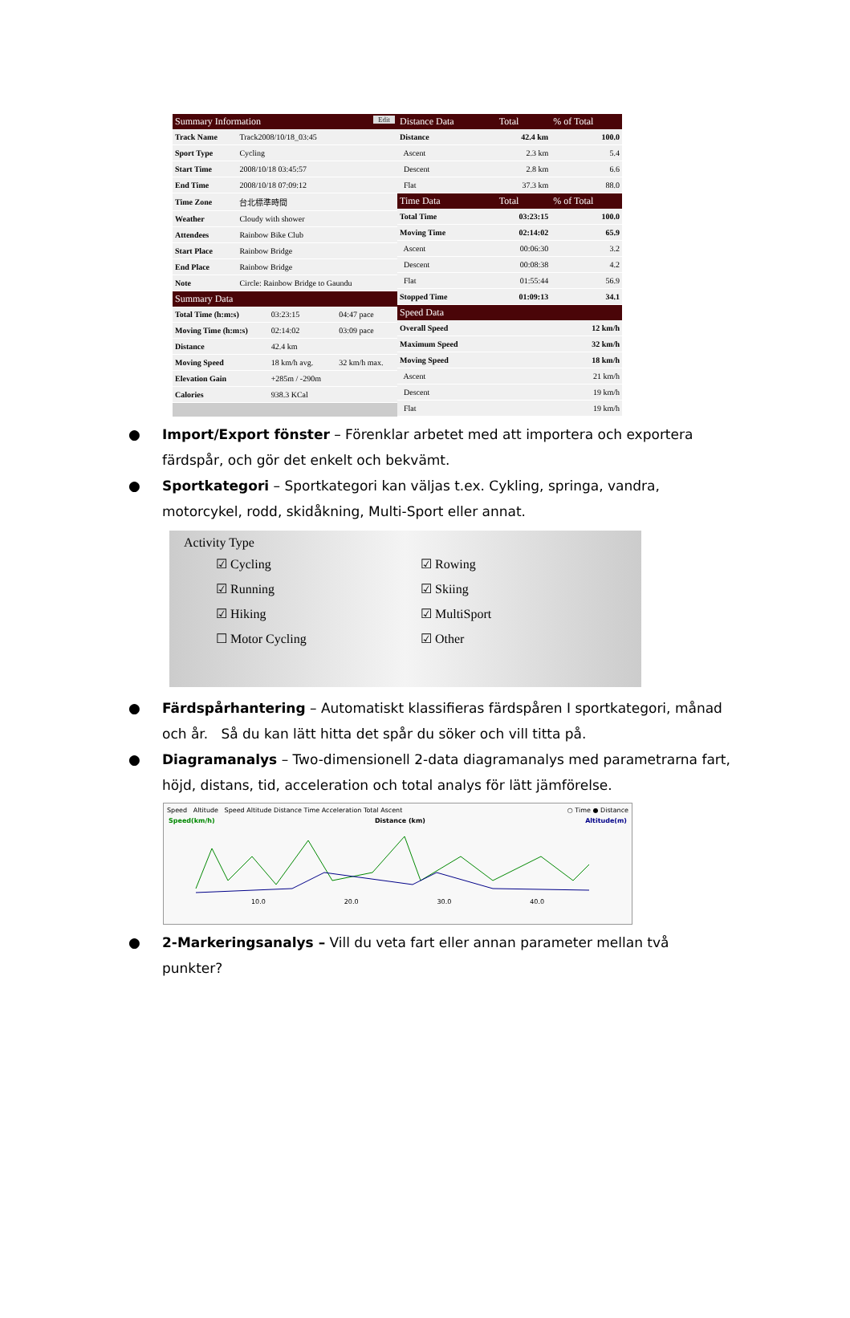| Summary Information Edit | |
| --- | --- |
| Track Name | Track2008/10/18_03:45 |
| Sport Type | Cycling |
| Start Time | 2008/10/18 03:45:57 |
| End Time | 2008/10/18 07:09:12 |
| Time Zone | 台北標準時間 |
| Weather | Cloudy with shower |
| Attendees | Rainbow Bike Club |
| Start Place | Rainbow Bridge |
| End Place | Rainbow Bridge |
| Note | Circle: Rainbow Bridge to Gaundu |
| Summary Data | | |
| --- | --- | --- |
| Total Time (h:m:s) | 03:23:15 | 04:47 pace |
| Moving Time (h:m:s) | 02:14:02 | 03:09 pace |
| Distance | 42.4 km | |
| Moving Speed | 18 km/h avg. | 32 km/h max. |
| Elevation Gain | +285m / -290m | |
| Calories | 938.3 KCal | |
| Distance Data | Total | % of Total |
| --- | --- | --- |
| Distance | 42.4 km | 100.0 |
| Ascent | 2.3 km | 5.4 |
| Descent | 2.8 km | 6.6 |
| Flat | 37.3 km | 88.0 |
| Time Data | Total | % of Total |
| Total Time | 03:23:15 | 100.0 |
| Moving Time | 02:14:02 | 65.9 |
| Ascent | 00:06:30 | 3.2 |
| Descent | 00:08:38 | 4.2 |
| Flat | 01:55:44 | 56.9 |
| Stopped Time | 01:09:13 | 34.1 |
| Speed Data | | |
| Overall Speed | | 12 km/h |
| Maximum Speed | | 32 km/h |
| Moving Speed | | 18 km/h |
| Ascent | | 21 km/h |
| Descent | | 19 km/h |
| Flat | | 19 km/h |
● Import/Export fönster – Förenklar arbetet med att importera och exportera färdspår, och gör det enkelt och bekvämt.
● Sportkategori – Sportkategori kan väljas t.ex. Cykling, springa, vandra, motorcykel, rodd, skidåkning, Multi-Sport eller annat.
Activity Type
☑ Cycling
☑ Rowing
☑ Running
☑ Skiing
☑ Hiking
☑ MultiSport
☐ Motor Cycling
☑ Other
● Färdspårhantering – Automatiskt klassifieras färdspåren I sportkategori, månad och år. Så du kan lätt hitta det spår du söker och vill titta på.
● Diagramanalys – Two-dimensionell 2-data diagramanalys med parametrarna fart, höjd, distans, tid, acceleration och total analys för lätt jämförelse.
Speed Altitude Speed Altitude Distance Time Acceleration Total Ascent ○ Time ● Distance
Speed(km/h) Distance (km) Altitude(m)
10.0 20.0 30.0 40.0
● 2-Markeringsanalys – Vill du veta fart eller annan parameter mellan två punkter?